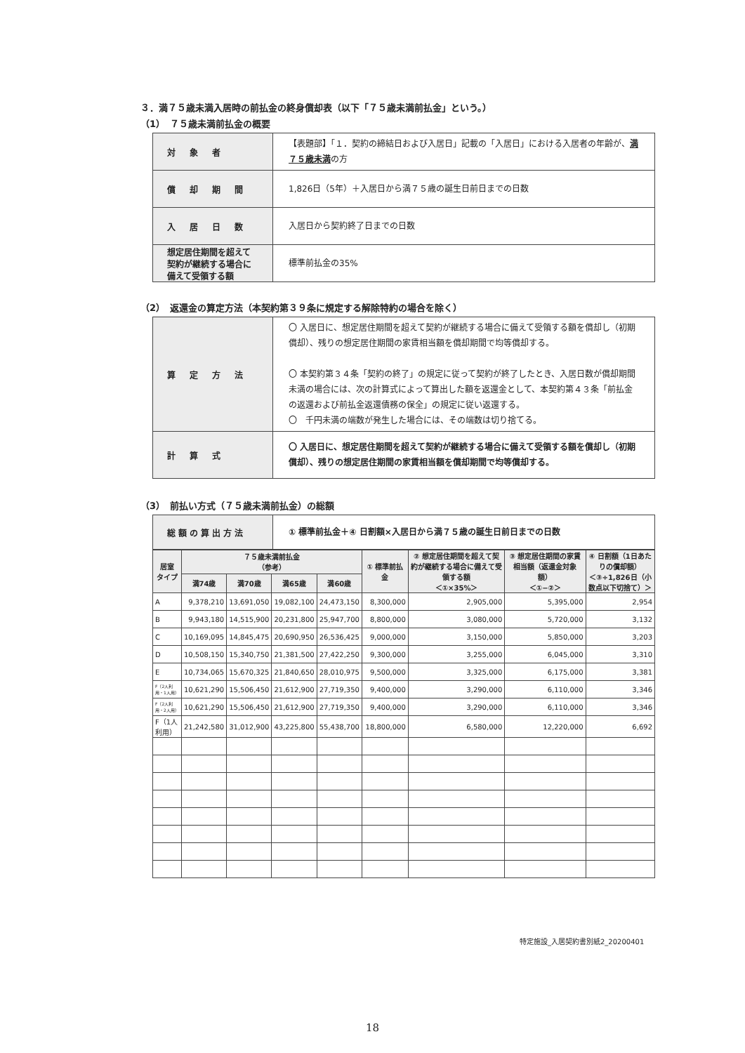３．満７５歳未満入居時の前払金の終身償却表（以下「７５歳未満前払金」という。）
（1）　７５歳未満前払金の概要
| 対 象 者 | 【表題部】「１．契約の締結日および入居日」記載の「入居日」における入居者の年齢が、 満７５歳未満 の方 |
| 償 却 期 間 | 1,826日（5年）＋入居日から満７５歳の誕生日前日までの日数 |
| 入 居 日 数 | 入居日から契約終了日までの日数 |
| 想定居住期間を超えて契約が継続する場合に備えて受領する額 | 標準前払金の35% |
（2）　返還金の算定方法（本契約第３９条に規定する解除特約の場合を除く）
| 算 定 方 法 | 〇 入居日に、想定居住期間を超えて契約が継続する場合に備えて受領する額を償却し（初期償却）、残りの想定居住期間の家賃相当額を償却期間で均等償却する。 〇 本契約第３４条「契約の終了」の規定に従って契約が終了したとき、入居日数が償却期間未満の場合には、次の計算式によって算出した額を返還金として、本契約第４３条「前払金の返還および前払金返還債務の保全」の規定に従い返還する。 〇 千円未満の端数が発生した場合には、その端数は切り捨てる。 |
| 計 算 式 | 〇 入居日に、想定居住期間を超えて契約が継続する場合に備えて受領する額を償却し（初期償却）、残りの想定居住期間の家賃相当額を償却期間で均等償却する。 |
（3）　前払い方式（７５歳未満前払金）の総額
| 総額の算出方法 | ① 標準前払金＋④ 日割額×入居日から満７５歳の誕生日前日までの日数 |
| 居室 タイプ | ７５歳未満前払金 （参考） | | | | ① 標準前払金 | ② 想定居住期間を超えて契約が継続する場合に備えて受領する額 ＜①×35%＞ | ③ 想定居住期間の家賃相当額（返還金対象額） ＜①−②＞ | ④ 日割額（1日あたりの償却額） ＜③÷1,826日（小数点以下切捨て）＞ |
| --- | --- | --- | --- | --- | --- | --- | --- | --- |
| | 満74歳 | 満70歳 | 満65歳 | 満60歳 | | | | |
| A | 9,378,210 | 13,691,050 | 19,082,100 | 24,473,150 | 8,300,000 | 2,905,000 | 5,395,000 | 2,954 |
| B | 9,943,180 | 14,515,900 | 20,231,800 | 25,947,700 | 8,800,000 | 3,080,000 | 5,720,000 | 3,132 |
| C | 10,169,095 | 14,845,475 | 20,690,950 | 26,536,425 | 9,000,000 | 3,150,000 | 5,850,000 | 3,203 |
| D | 10,508,150 | 15,340,750 | 21,381,500 | 27,422,250 | 9,300,000 | 3,255,000 | 6,045,000 | 3,310 |
| E | 10,734,065 | 15,670,325 | 21,840,650 | 28,010,975 | 9,500,000 | 3,325,000 | 6,175,000 | 3,381 |
| F（2人利用・1人用） | 10,621,290 | 15,506,450 | 21,612,900 | 27,719,350 | 9,400,000 | 3,290,000 | 6,110,000 | 3,346 |
| F（2人利用・2人用） | 10,621,290 | 15,506,450 | 21,612,900 | 27,719,350 | 9,400,000 | 3,290,000 | 6,110,000 | 3,346 |
| F（1人利用） | 21,242,580 | 31,012,900 | 43,225,800 | 55,438,700 | 18,800,000 | 6,580,000 | 12,220,000 | 6,692 |
特定施設_入居契約書別紙2_20200401
18